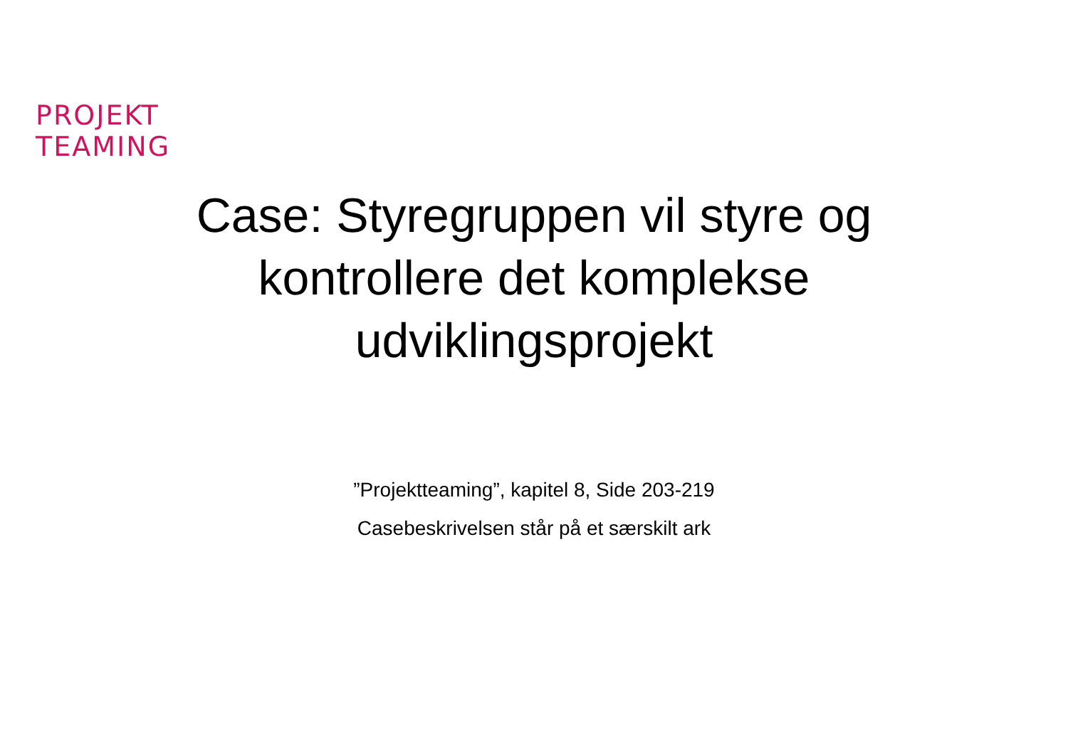PROJEKT
TEAMING
Case: Styregruppen vil styre og kontrollere det komplekse udviklingsprojekt
”Projektteaming”, kapitel 8, Side 203-219
Casebeskrivelsen står på et særskilt ark